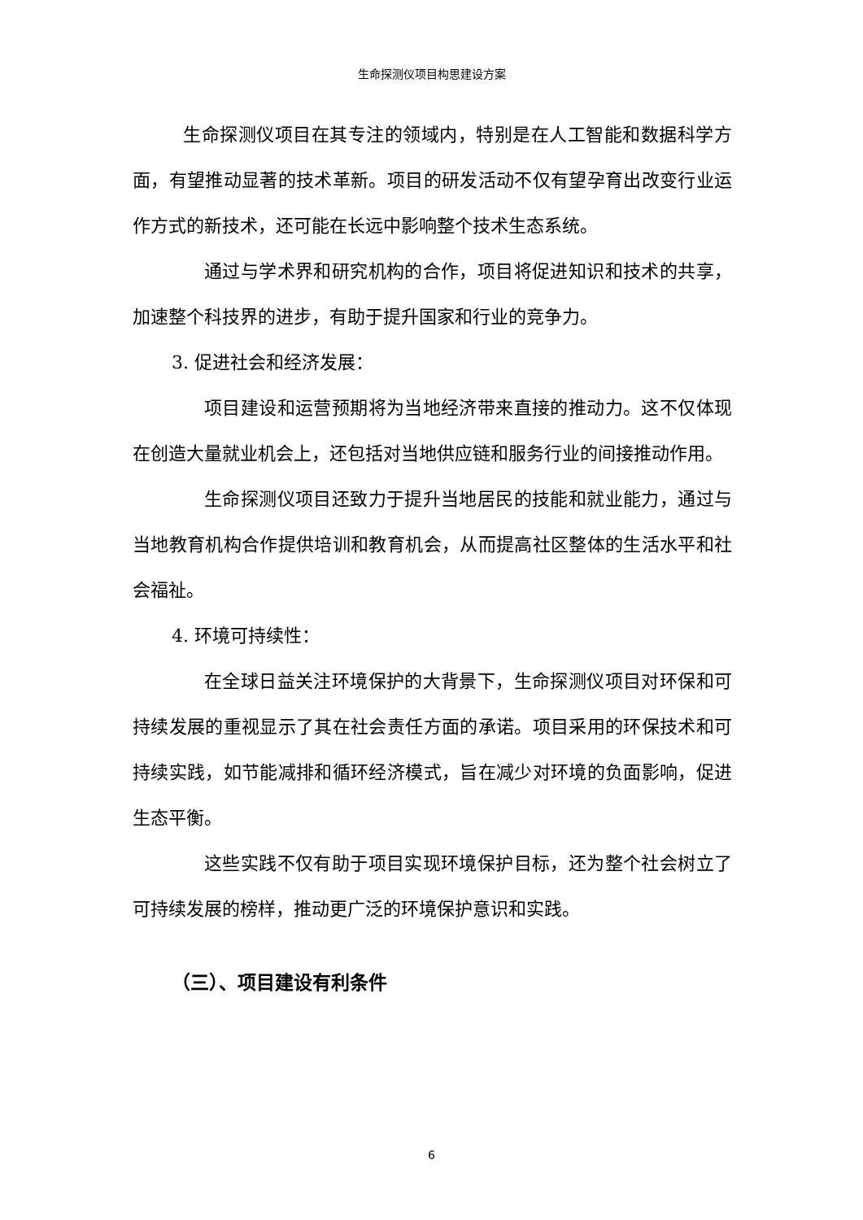生命探测仪项目构思建设方案
生命探测仪项目在其专注的领域内，特别是在人工智能和数据科学方面，有望推动显著的技术革新。项目的研发活动不仅有望孕育出改变行业运作方式的新技术，还可能在长远中影响整个技术生态系统。
通过与学术界和研究机构的合作，项目将促进知识和技术的共享，加速整个科技界的进步，有助于提升国家和行业的竞争力。
3. 促进社会和经济发展：
项目建设和运营预期将为当地经济带来直接的推动力。这不仅体现在创造大量就业机会上，还包括对当地供应链和服务行业的间接推动作用。
生命探测仪项目还致力于提升当地居民的技能和就业能力，通过与当地教育机构合作提供培训和教育机会，从而提高社区整体的生活水平和社会福祉。
4. 环境可持续性：
在全球日益关注环境保护的大背景下，生命探测仪项目对环保和可持续发展的重视显示了其在社会责任方面的承诺。项目采用的环保技术和可持续实践，如节能减排和循环经济模式，旨在减少对环境的负面影响，促进生态平衡。
这些实践不仅有助于项目实现环境保护目标，还为整个社会树立了可持续发展的榜样，推动更广泛的环境保护意识和实践。
（三）、项目建设有利条件
6